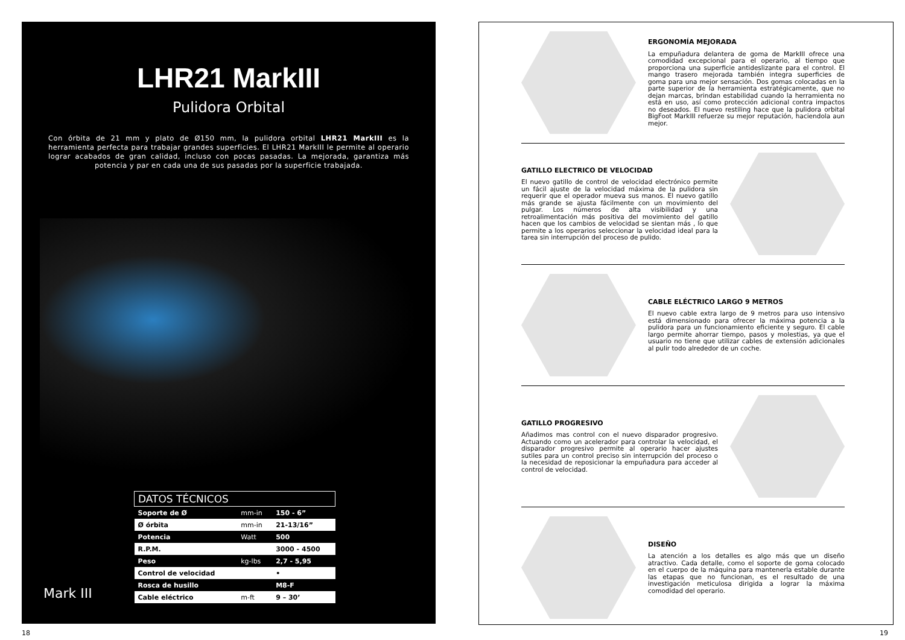LHR21 MarkIII
Pulidora Orbital
Con órbita de 21 mm y plato de Ø150 mm, la pulidora orbital LHR21 MarkIII es la herramienta perfecta para trabajar grandes superficies. El LHR21 MarkIII le permite al operario lograr acabados de gran calidad, incluso con pocas pasadas. La mejorada, garantiza más potencia y par en cada una de sus pasadas por la superficie trabajada.
| DATOS TÉCNICOS | | |
| --- | --- | --- |
| Soporte de Ø | mm-in | 150 - 6” |
| Ø órbita | mm-in | 21-13/16” |
| Potencia | Watt | 500 |
| R.P.M. | | 3000 - 4500 |
| Peso | kg-lbs | 2,7 - 5,95 |
| Control de velocidad | | • |
| Rosca de husillo | | M8-F |
| Cable eléctrico | m-ft | 9 – 30’ |
Mark III
ERGONOMÍA MEJORADA
La empuñadura delantera de goma de MarkIII ofrece una comodidad excepcional para el operario, al tiempo que proporciona una superficie antideslizante para el control. El mango trasero mejorada también integra superficies de goma para una mejor sensación. Dos gomas colocadas en la parte superior de la herramienta estratégicamente, que no dejan marcas, brindan estabilidad cuando la herramienta no está en uso, así como protección adicional contra impactos no deseados. El nuevo restiling hace que la pulidora orbital BigFoot MarkIII refuerze su mejor reputación, haciendola aun mejor.
GATILLO ELECTRICO DE VELOCIDAD
El nuevo gatillo de control de velocidad electrónico permite un fácil ajuste de la velocidad máxima de la pulidora sin requerir que el operador mueva sus manos. El nuevo gatillo más grande se ajusta fácilmente con un movimiento del pulgar. Los números de alta visibilidad y una retroalimentación más positiva del movimiento del gatillo hacen que los cambios de velocidad se sientan más , lo que permite a los operarios seleccionar la velocidad ideal para la tarea sin interrupción del proceso de pulido.
CABLE ELÉCTRICO LARGO 9 METROS
El nuevo cable extra largo de 9 metros para uso intensivo está dimensionado para ofrecer la máxima potencia a la pulidora para un funcionamiento eficiente y seguro. El cable largo permite ahorrar tiempo, pasos y molestias, ya que el usuario no tiene que utilizar cables de extensión adicionales al pulir todo alrededor de un coche.
GATILLO PROGRESIVO
Añadimos mas control con el nuevo disparador progresivo. Actuando como un acelerador para controlar la velocidad, el disparador progresivo permite al operario hacer ajustes sutiles para un control preciso sin interrupción del proceso o la necesidad de reposicionar la empuñadura para acceder al control de velocidad.
DISEÑO
La atención a los detalles es algo más que un diseño atractivo. Cada detalle, como el soporte de goma colocado en el cuerpo de la máquina para mantenerla estable durante las etapas que no funcionan, es el resultado de una investigación meticulosa dirigida a lograr la máxima comodidad del operario.
18 19